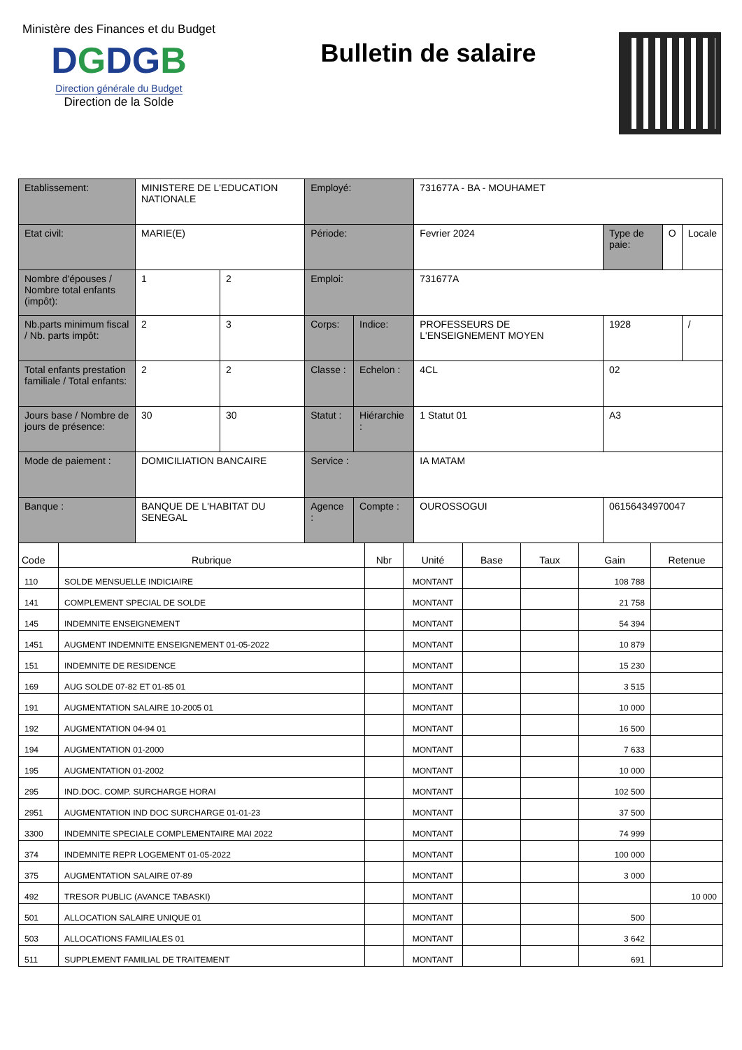Ministère des Finances et du Budget
DGDGB
Direction générale du Budget
Direction de la Solde
Bulletin de salaire
| Etablissement: | MINISTERE DE L'EDUCATION NATIONALE | | Employé: | | 731677A - BA - MOUHAMET | | | |
| Etat civil: | MARIE(E) | | Période: | | Fevrier 2024 | Type de paie: | O | Locale |
| Nombre d'épouses / Nombre total enfants (impôt): | 1 | 2 | Emploi: | | 731677A | | | |
| Nb.parts minimum fiscal / Nb. parts impôt: | 2 | 3 | Corps: | Indice: | PROFESSEURS DE L'ENSEIGNEMENT MOYEN | 1928 | | / |
| Total enfants prestation familiale / Total enfants: | 2 | 2 | Classe : | Echelon : | 4CL | 02 | | |
| Jours base / Nombre de jours de présence: | 30 | 30 | Statut : | Hiérarchie : | 1 Statut 01 | A3 | | |
| Mode de paiement : | DOMICILIATION BANCAIRE | | Service : | | IA MATAM | | | |
| Banque : | BANQUE DE L'HABITAT DU SENEGAL | | Agence : | Compte : | OUROSSOGUI | 06156434970047 | | |
| Code | Rubrique | Nbr | Unité | Base | Taux | Gain | Retenue |
| --- | --- | --- | --- | --- | --- | --- | --- |
| 110 | SOLDE MENSUELLE INDICIAIRE | | MONTANT | | | 108 788 | |
| 141 | COMPLEMENT SPECIAL DE SOLDE | | MONTANT | | | 21 758 | |
| 145 | INDEMNITE ENSEIGNEMENT | | MONTANT | | | 54 394 | |
| 1451 | AUGMENT INDEMNITE ENSEIGNEMENT 01-05-2022 | | MONTANT | | | 10 879 | |
| 151 | INDEMNITE DE RESIDENCE | | MONTANT | | | 15 230 | |
| 169 | AUG SOLDE 07-82 ET 01-85 01 | | MONTANT | | | 3 515 | |
| 191 | AUGMENTATION SALAIRE 10-2005 01 | | MONTANT | | | 10 000 | |
| 192 | AUGMENTATION 04-94 01 | | MONTANT | | | 16 500 | |
| 194 | AUGMENTATION 01-2000 | | MONTANT | | | 7 633 | |
| 195 | AUGMENTATION 01-2002 | | MONTANT | | | 10 000 | |
| 295 | IND.DOC. COMP. SURCHARGE HORAI | | MONTANT | | | 102 500 | |
| 2951 | AUGMENTATION IND DOC SURCHARGE 01-01-23 | | MONTANT | | | 37 500 | |
| 3300 | INDEMNITE SPECIALE COMPLEMENTAIRE MAI 2022 | | MONTANT | | | 74 999 | |
| 374 | INDEMNITE REPR LOGEMENT 01-05-2022 | | MONTANT | | | 100 000 | |
| 375 | AUGMENTATION SALAIRE 07-89 | | MONTANT | | | 3 000 | |
| 492 | TRESOR PUBLIC (AVANCE TABASKI) | | MONTANT | | | | 10 000 |
| 501 | ALLOCATION SALAIRE UNIQUE 01 | | MONTANT | | | 500 | |
| 503 | ALLOCATIONS FAMILIALES 01 | | MONTANT | | | 3 642 | |
| 511 | SUPPLEMENT FAMILIAL DE TRAITEMENT | | MONTANT | | | 691 | |